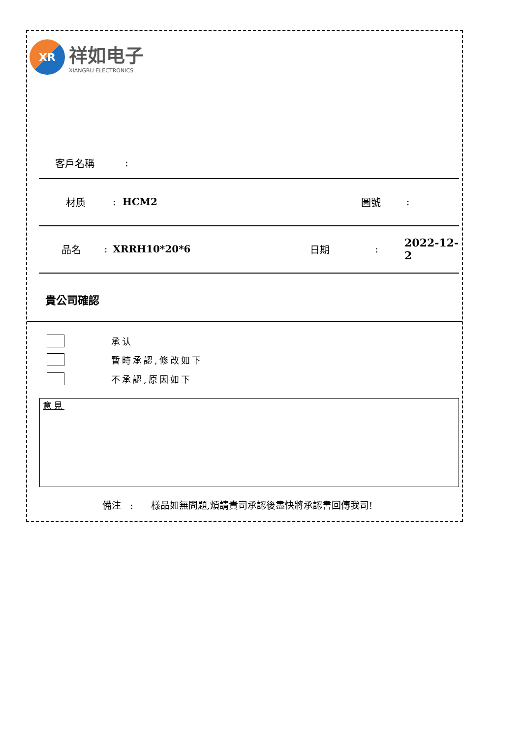XR
祥如电子
XIANGRU ELECTRONICS
客戶名稱 :
材质 : HCM2 圖號 :
品名 : XRRH10*20*6 日期 : 2022-12-2
貴公司確認
承认
暫時承認,修改如下
不承認,原因如下
意見
備注 : 樣品如無問題,煩請貴司承認後盡快將承認書回傳我司!